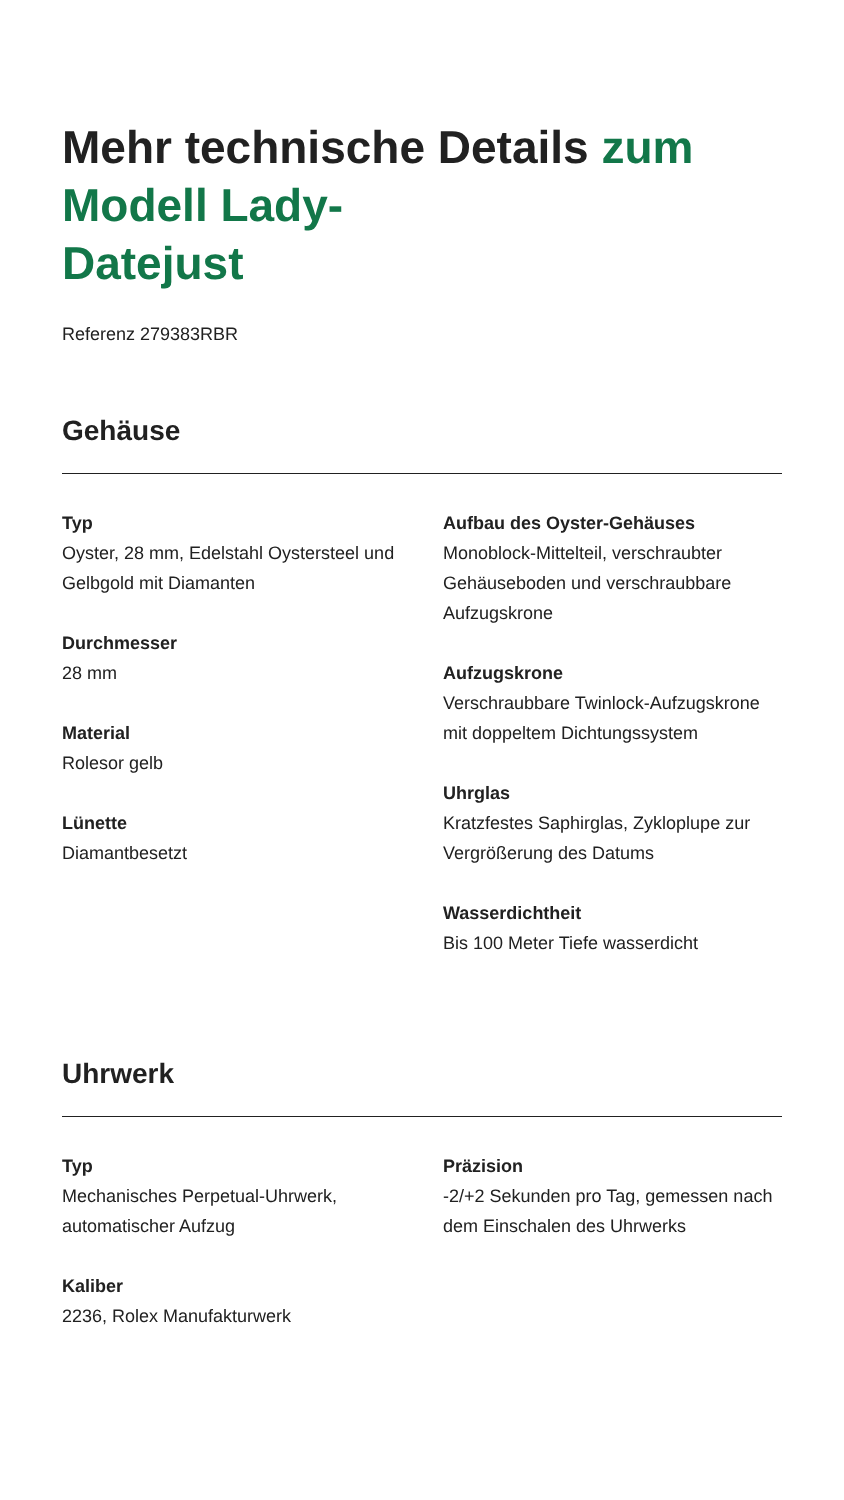Mehr technische Details zum Modell Lady-
Datejust
Referenz 279383RBR
Gehäuse
Typ
Oyster, 28 mm, Edelstahl Oystersteel und Gelbgold mit Diamanten
Durchmesser
28 mm
Material
Rolesor gelb
Lünette
Diamantbesetzt
Aufbau des Oyster-Gehäuses
Monoblock-Mittelteil, verschraubter Gehäuseboden und verschraubbare Aufzugskrone
Aufzugskrone
Verschraubbare Twinlock-Aufzugskrone mit doppeltem Dichtungssystem
Uhrglas
Kratzfestes Saphirglas, Zykloplupe zur Vergrößerung des Datums
Wasserdichtheit
Bis 100 Meter Tiefe wasserdicht
Uhrwerk
Typ
Mechanisches Perpetual-Uhrwerk, automatischer Aufzug
Kaliber
2236, Rolex Manufakturwerk
Präzision
-2/+2 Sekunden pro Tag, gemessen nach dem Einschalen des Uhrwerks